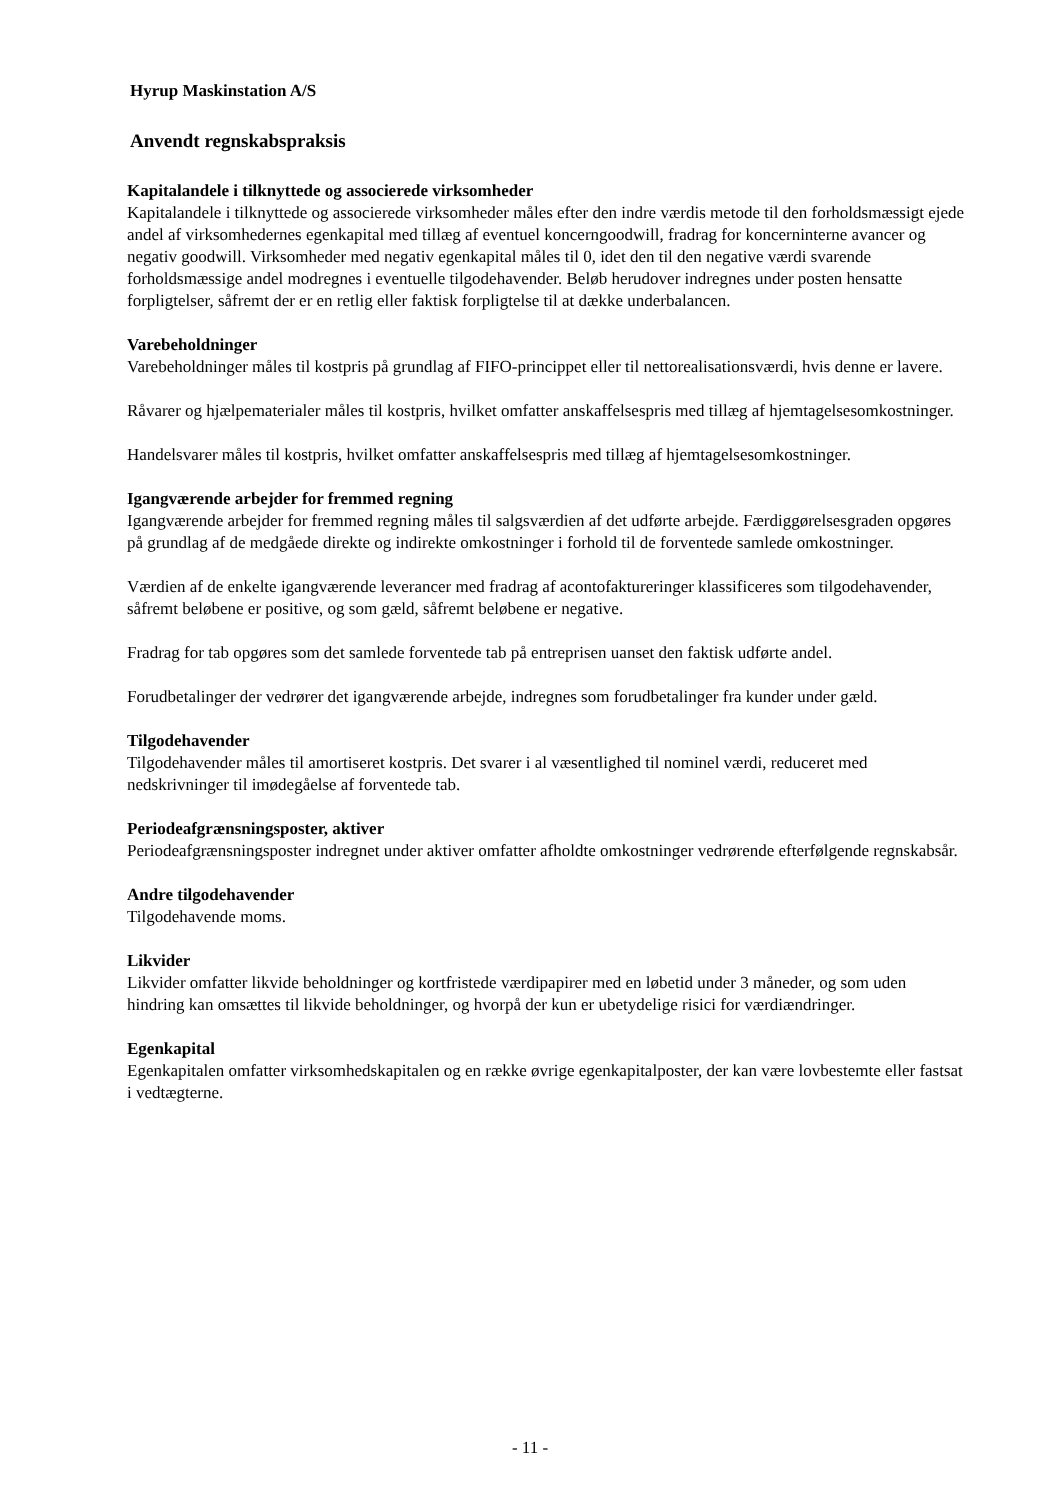Hyrup Maskinstation A/S
Anvendt regnskabspraksis
Kapitalandele i tilknyttede og associerede virksomheder
Kapitalandele i tilknyttede og associerede virksomheder måles efter den indre værdis metode til den forholdsmæssigt ejede andel af virksomhedernes egenkapital med tillæg af eventuel koncerngoodwill, fradrag for koncerninterne avancer og negativ goodwill. Virksomheder med negativ egenkapital måles til 0, idet den til den negative værdi svarende forholdsmæssige andel modregnes i eventuelle tilgodehavender. Beløb herudover indregnes under posten hensatte forpligtelser, såfremt der er en retlig eller faktisk forpligtelse til at dække underbalancen.
Varebeholdninger
Varebeholdninger måles til kostpris på grundlag af FIFO-princippet eller til nettorealisationsværdi, hvis denne er lavere.
Råvarer og hjælpematerialer måles til kostpris, hvilket omfatter anskaffelsespris med tillæg af hjemtagelsesomkostninger.
Handelsvarer måles til kostpris, hvilket omfatter anskaffelsespris med tillæg af hjemtagelsesomkostninger.
Igangværende arbejder for fremmed regning
Igangværende arbejder for fremmed regning måles til salgsværdien af det udførte arbejde. Færdiggørelsesgraden opgøres på grundlag af de medgåede direkte og indirekte omkostninger i forhold til de forventede samlede omkostninger.
Værdien af de enkelte igangværende leverancer med fradrag af acontofaktureringer klassificeres som tilgodehavender, såfremt beløbene er positive, og som gæld, såfremt beløbene er negative.
Fradrag for tab opgøres som det samlede forventede tab på entreprisen uanset den faktisk udførte andel.
Forudbetalinger der vedrører det igangværende arbejde, indregnes som forudbetalinger fra kunder under gæld.
Tilgodehavender
Tilgodehavender måles til amortiseret kostpris. Det svarer i al væsentlighed til nominel værdi, reduceret med nedskrivninger til imødegåelse af forventede tab.
Periodeafgrænsningsposter, aktiver
Periodeafgrænsningsposter indregnet under aktiver omfatter afholdte omkostninger vedrørende efterfølgende regnskabsår.
Andre tilgodehavender
Tilgodehavende moms.
Likvider
Likvider omfatter likvide beholdninger og kortfristede værdipapirer med en løbetid under 3 måneder, og som uden hindring kan omsættes til likvide beholdninger, og hvorpå der kun er ubetydelige risici for værdiændringer.
Egenkapital
Egenkapitalen omfatter virksomhedskapitalen og en række øvrige egenkapitalposter, der kan være lovbestemte eller fastsat i vedtægterne.
- 11 -